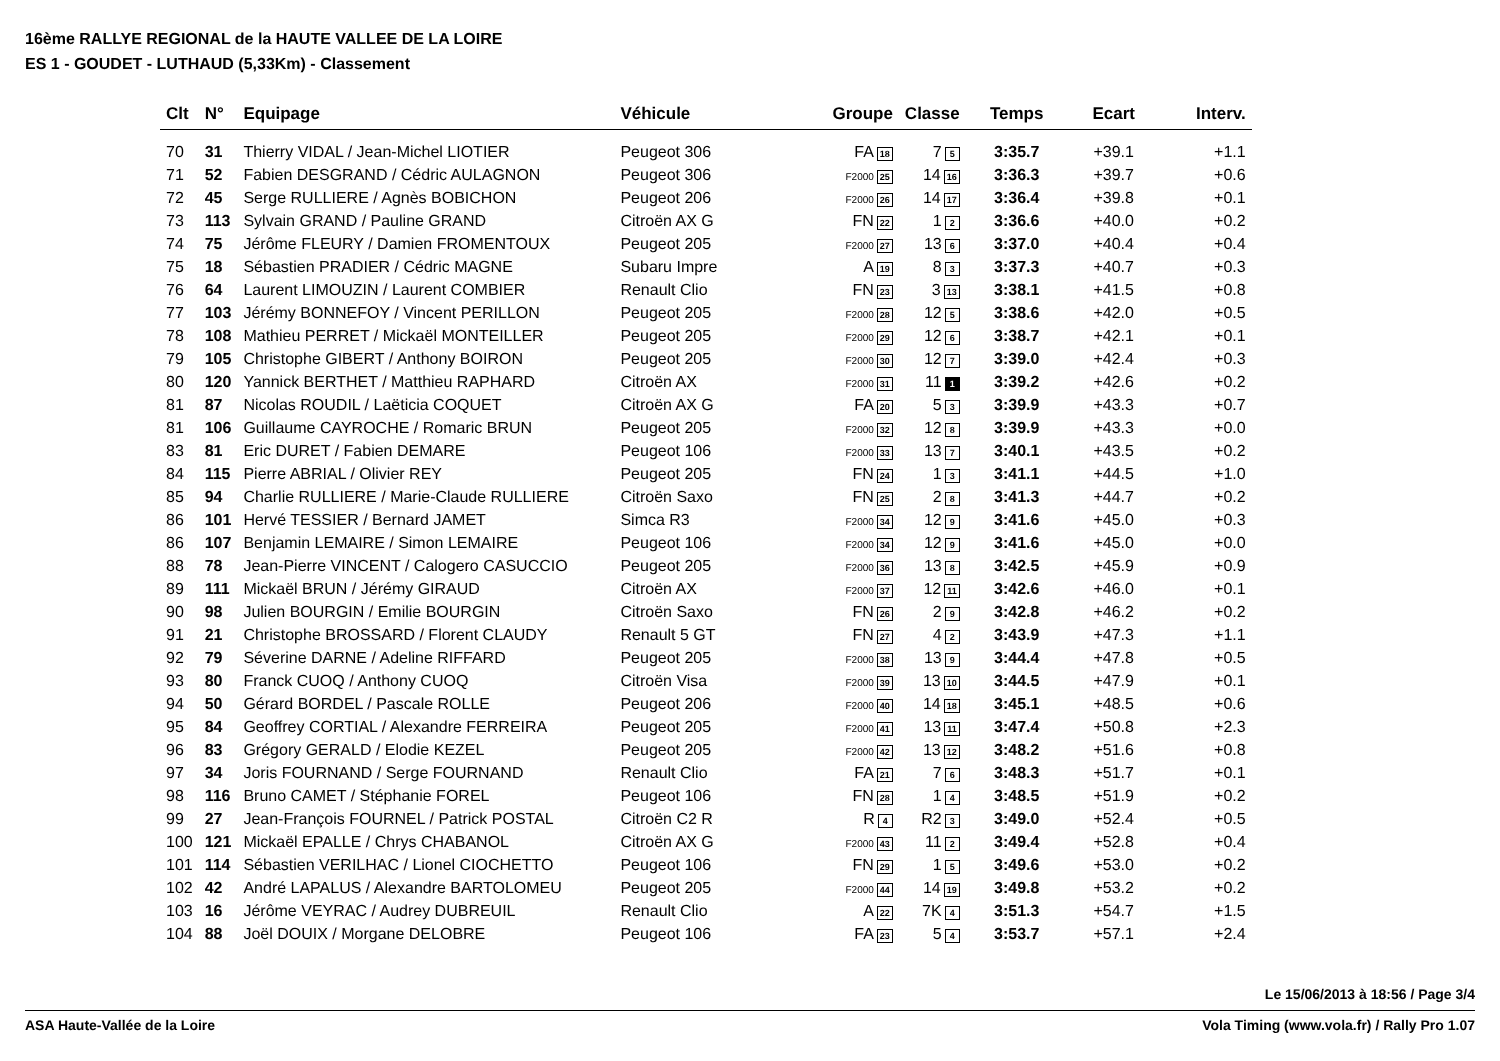16ème RALLYE REGIONAL de la HAUTE VALLEE DE LA LOIRE
ES 1 - GOUDET - LUTHAUD (5,33Km) - Classement
| Clt | N° | Equipage | Véhicule | Groupe | Classe | Temps | Ecart | Interv. |
| --- | --- | --- | --- | --- | --- | --- | --- | --- |
| 70 | 31 | Thierry VIDAL / Jean-Michel LIOTIER | Peugeot 306 | FA 18 | 7 5 | 3:35.7 | +39.1 | +1.1 |
| 71 | 52 | Fabien DESGRAND / Cédric AULAGNON | Peugeot 306 | F2000 25 | 14 16 | 3:36.3 | +39.7 | +0.6 |
| 72 | 45 | Serge RULLIERE / Agnès BOBICHON | Peugeot 206 | F2000 26 | 14 17 | 3:36.4 | +39.8 | +0.1 |
| 73 | 113 | Sylvain GRAND / Pauline GRAND | Citroën AX G | FN 22 | 1 2 | 3:36.6 | +40.0 | +0.2 |
| 74 | 75 | Jérôme FLEURY / Damien FROMENTOUX | Peugeot 205 | F2000 27 | 13 6 | 3:37.0 | +40.4 | +0.4 |
| 75 | 18 | Sébastien PRADIER / Cédric MAGNE | Subaru Impre | A 19 | 8 3 | 3:37.3 | +40.7 | +0.3 |
| 76 | 64 | Laurent LIMOUZIN / Laurent COMBIER | Renault Clio | FN 23 | 3 13 | 3:38.1 | +41.5 | +0.8 |
| 77 | 103 | Jérémy BONNEFOY / Vincent PERILLON | Peugeot 205 | F2000 28 | 12 5 | 3:38.6 | +42.0 | +0.5 |
| 78 | 108 | Mathieu PERRET / Mickaël MONTEILLER | Peugeot 205 | F2000 29 | 12 6 | 3:38.7 | +42.1 | +0.1 |
| 79 | 105 | Christophe GIBERT / Anthony BOIRON | Peugeot 205 | F2000 30 | 12 7 | 3:39.0 | +42.4 | +0.3 |
| 80 | 120 | Yannick BERTHET / Matthieu RAPHARD | Citroën AX | F2000 31 | 11 1 | 3:39.2 | +42.6 | +0.2 |
| 81 | 87 | Nicolas ROUDIL / Laëticia COQUET | Citroën AX G | FA 20 | 5 3 | 3:39.9 | +43.3 | +0.7 |
| 81 | 106 | Guillaume CAYROCHE / Romaric BRUN | Peugeot 205 | F2000 32 | 12 8 | 3:39.9 | +43.3 | +0.0 |
| 83 | 81 | Eric DURET / Fabien DEMARE | Peugeot 106 | F2000 33 | 13 7 | 3:40.1 | +43.5 | +0.2 |
| 84 | 115 | Pierre ABRIAL / Olivier REY | Peugeot 205 | FN 24 | 1 3 | 3:41.1 | +44.5 | +1.0 |
| 85 | 94 | Charlie RULLIERE / Marie-Claude RULLIERE | Citroën Saxo | FN 25 | 2 8 | 3:41.3 | +44.7 | +0.2 |
| 86 | 101 | Hervé TESSIER / Bernard JAMET | Simca R3 | F2000 34 | 12 9 | 3:41.6 | +45.0 | +0.3 |
| 86 | 107 | Benjamin LEMAIRE / Simon LEMAIRE | Peugeot 106 | F2000 34 | 12 9 | 3:41.6 | +45.0 | +0.0 |
| 88 | 78 | Jean-Pierre VINCENT / Calogero CASUCCIO | Peugeot 205 | F2000 36 | 13 8 | 3:42.5 | +45.9 | +0.9 |
| 89 | 111 | Mickaël BRUN / Jérémy GIRAUD | Citroën AX | F2000 37 | 12 11 | 3:42.6 | +46.0 | +0.1 |
| 90 | 98 | Julien BOURGIN / Emilie BOURGIN | Citroën Saxo | FN 26 | 2 9 | 3:42.8 | +46.2 | +0.2 |
| 91 | 21 | Christophe BROSSARD / Florent CLAUDY | Renault 5 GT | FN 27 | 4 2 | 3:43.9 | +47.3 | +1.1 |
| 92 | 79 | Séverine DARNE / Adeline RIFFARD | Peugeot 205 | F2000 38 | 13 9 | 3:44.4 | +47.8 | +0.5 |
| 93 | 80 | Franck CUOQ / Anthony CUOQ | Citroën Visa | F2000 39 | 13 10 | 3:44.5 | +47.9 | +0.1 |
| 94 | 50 | Gérard BORDEL / Pascale ROLLE | Peugeot 206 | F2000 40 | 14 18 | 3:45.1 | +48.5 | +0.6 |
| 95 | 84 | Geoffrey CORTIAL / Alexandre FERREIRA | Peugeot 205 | F2000 41 | 13 11 | 3:47.4 | +50.8 | +2.3 |
| 96 | 83 | Grégory GERALD / Elodie KEZEL | Peugeot 205 | F2000 42 | 13 12 | 3:48.2 | +51.6 | +0.8 |
| 97 | 34 | Joris FOURNAND / Serge FOURNAND | Renault Clio | FA 21 | 7 6 | 3:48.3 | +51.7 | +0.1 |
| 98 | 116 | Bruno CAMET / Stéphanie FOREL | Peugeot 106 | FN 28 | 1 4 | 3:48.5 | +51.9 | +0.2 |
| 99 | 27 | Jean-François FOURNEL / Patrick POSTAL | Citroën C2 R | R 4 | R2 3 | 3:49.0 | +52.4 | +0.5 |
| 100 | 121 | Mickaël EPALLE / Chrys CHABANOL | Citroën AX G | F2000 43 | 11 2 | 3:49.4 | +52.8 | +0.4 |
| 101 | 114 | Sébastien VERILHAC / Lionel CIOCHETTO | Peugeot 106 | FN 29 | 1 5 | 3:49.6 | +53.0 | +0.2 |
| 102 | 42 | André LAPALUS / Alexandre BARTOLOMEU | Peugeot 205 | F2000 44 | 14 19 | 3:49.8 | +53.2 | +0.2 |
| 103 | 16 | Jérôme VEYRAC / Audrey DUBREUIL | Renault Clio | A 22 | 7K 4 | 3:51.3 | +54.7 | +1.5 |
| 104 | 88 | Joël DOUIX / Morgane DELOBRE | Peugeot 106 | FA 23 | 5 4 | 3:53.7 | +57.1 | +2.4 |
Le 15/06/2013 à 18:56 / Page 3/4
ASA Haute-Vallée de la Loire Vola Timing (www.vola.fr) / Rally Pro 1.07